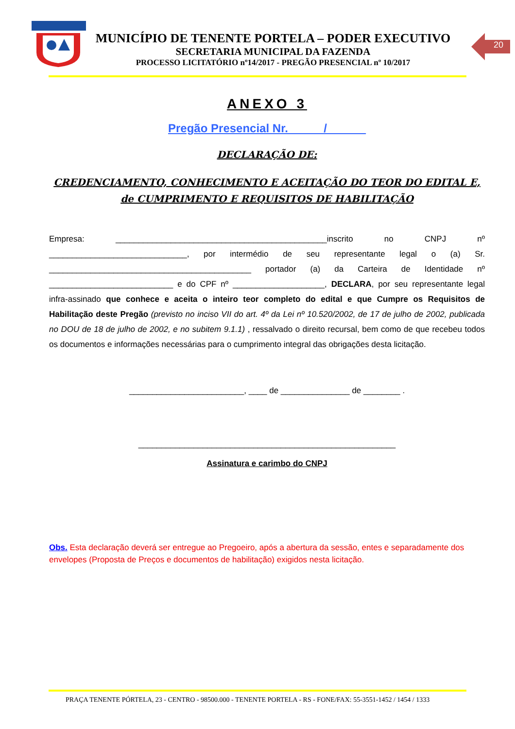MUNICÍPIO DE TENENTE PORTELA – PODER EXECUTIVO
SECRETARIA MUNICIPAL DA FAZENDA
PROCESSO LICITATÓRIO nº14/2017 - PREGÃO PRESENCIAL nº 10/2017
20
ANEXO 3
Pregão Presencial Nr. _____/______
DECLARAÇÃO DE:
CREDENCIAMENTO, CONHECIMENTO E ACEITAÇÃO DO TEOR DO EDITAL E, de CUMPRIMENTO E REQUISITOS DE HABILITAÇÃO
Empresa: ______________________________________________inscrito no CNPJ nº ______________________________, por intermédio de seu representante legal o (a) Sr. ____________________________________________ portador (a) da Carteira de Identidade nº ___________________________ e do CPF nº ____________________, DECLARA, por seu representante legal infra-assinado que conhece e aceita o inteiro teor completo do edital e que Cumpre os Requisitos de Habilitação deste Pregão (previsto no inciso VII do art. 4º da Lei nº 10.520/2002, de 17 de julho de 2002, publicada no DOU de 18 de julho de 2002, e no subitem 9.1.1) , ressalvado o direito recursal, bem como de que recebeu todos os documentos e informações necessárias para o cumprimento integral das obrigações desta licitação.
_________________________, ____ de _______________ de ________ .
________________________________________________________
Assinatura e carimbo do CNPJ
Obs. Esta declaração deverá ser entregue ao Pregoeiro, após a abertura da sessão, entes e separadamente dos envelopes (Proposta de Preços e documentos de habilitação) exigidos nesta licitação.
PRAÇA TENENTE PÓRTELA, 23 - CENTRO - 98500.000 - TENENTE PORTELA - RS - FONE/FAX: 55-3551-1452 / 1454 / 1333